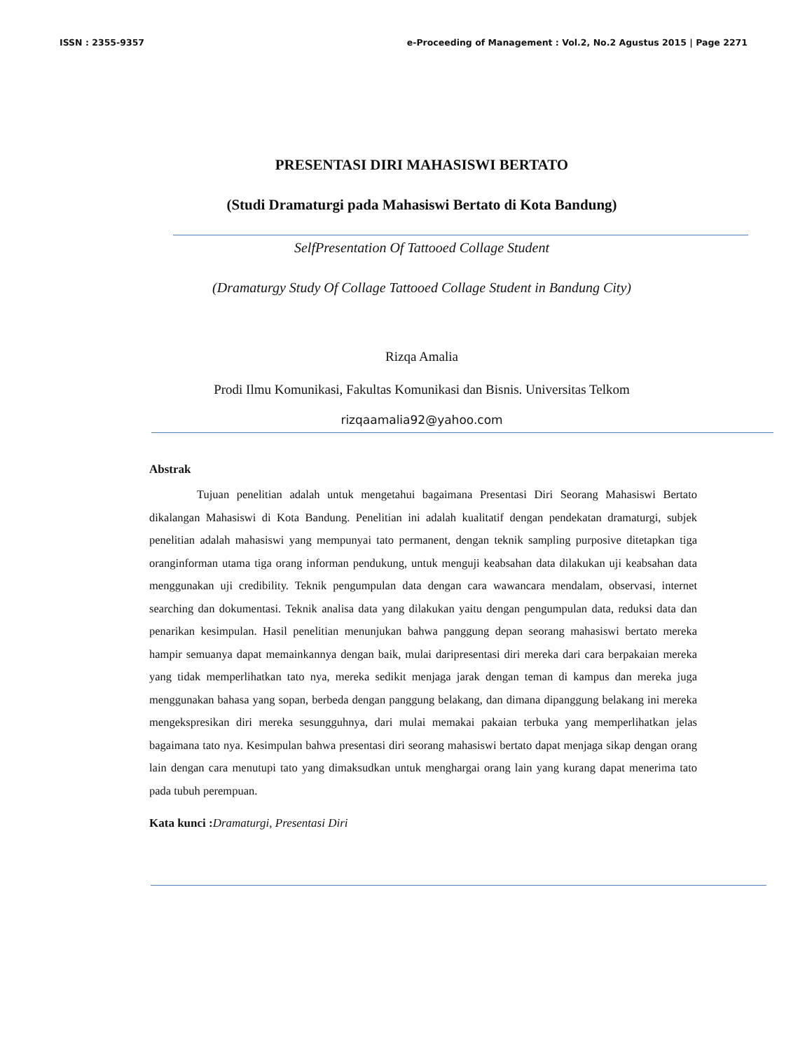ISSN : 2355-9357 e-Proceeding of Management : Vol.2, No.2 Agustus 2015 | Page 2271
PRESENTASI DIRI MAHASISWI BERTATO
(Studi Dramaturgi pada Mahasiswi Bertato di Kota Bandung)
SelfPresentation Of Tattooed Collage Student
(Dramaturgy Study Of Collage Tattooed Collage Student in Bandung City)
Rizqa Amalia
Prodi Ilmu Komunikasi, Fakultas Komunikasi dan Bisnis. Universitas Telkom
rizqaamalia92@yahoo.com
Abstrak
Tujuan penelitian adalah untuk mengetahui bagaimana Presentasi Diri Seorang Mahasiswi Bertato dikalangan Mahasiswi di Kota Bandung. Penelitian ini adalah kualitatif dengan pendekatan dramaturgi, subjek penelitian adalah mahasiswi yang mempunyai tato permanent, dengan teknik sampling purposive ditetapkan tiga oranginforman utama tiga orang informan pendukung, untuk menguji keabsahan data dilakukan uji keabsahan data menggunakan uji credibility. Teknik pengumpulan data dengan cara wawancara mendalam, observasi, internet searching dan dokumentasi. Teknik analisa data yang dilakukan yaitu dengan pengumpulan data, reduksi data dan penarikan kesimpulan. Hasil penelitian menunjukan bahwa panggung depan seorang mahasiswi bertato mereka hampir semuanya dapat memainkannya dengan baik, mulai daripresentasi diri mereka dari cara berpakaian mereka yang tidak memperlihatkan tato nya, mereka sedikit menjaga jarak dengan teman di kampus dan mereka juga menggunakan bahasa yang sopan, berbeda dengan panggung belakang, dan dimana dipanggung belakang ini mereka mengekspresikan diri mereka sesungguhnya, dari mulai memakai pakaian terbuka yang memperlihatkan jelas bagaimana tato nya. Kesimpulan bahwa presentasi diri seorang mahasiswi bertato dapat menjaga sikap dengan orang lain dengan cara menutupi tato yang dimaksudkan untuk menghargai orang lain yang kurang dapat menerima tato pada tubuh perempuan.
Kata kunci : Dramaturgi, Presentasi Diri